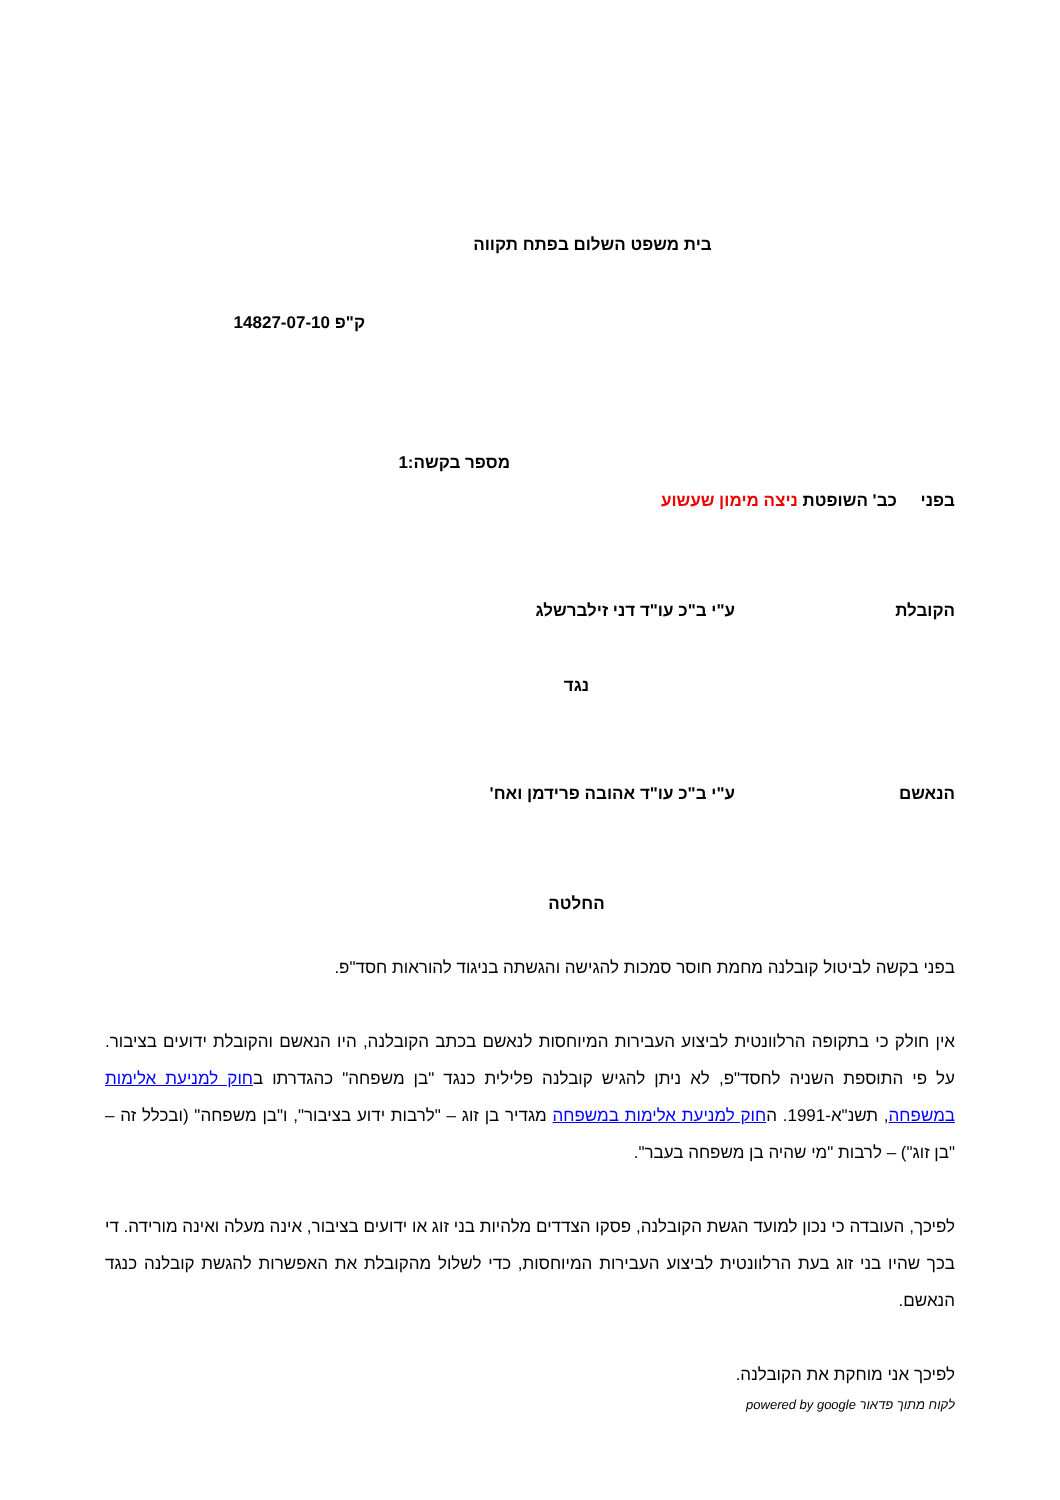בית משפט השלום בפתח תקווה
ק"פ 14827-07-10
מספר בקשה:1
בפני כב' השופטת ניצה מימון שעשוע
הקובלת ע"י ב"כ עו"ד דני זילברשלג
נגד
הנאשם ע"י ב"כ עו"ד אהובה פרידמן ואח'
החלטה
בפני בקשה לביטול קובלנה מחמת חוסר סמכות להגישה והגשתה בניגוד להוראות חסד"פ.
אין חולק כי בתקופה הרלוונטית לביצוע העבירות המיוחסות לנאשם בכתב הקובלנה, היו הנאשם והקובלת ידועים בציבור. על פי התוספת השניה לחסד"פ, לא ניתן להגיש קובלנה פלילית כנגד "בן משפחה" כהגדרתו בחוק למניעת אלימות במשפחה, תשנ"א-1991. החוק למניעת אלימות במשפחה מגדיר בן זוג – "לרבות ידוע בציבור", ו"בן משפחה" (ובכלל זה – "בן זוג") – לרבות "מי שהיה בן משפחה בעבר".
לפיכך, העובדה כי נכון למועד הגשת הקובלנה, פסקו הצדדים מלהיות בני זוג או ידועים בציבור, אינה מעלה ואינה מורידה. די בכך שהיו בני זוג בעת הרלוונטית לביצוע העבירות המיוחסות, כדי לשלול מהקובלת את האפשרות להגשת קובלנה כנגד הנאשם.
לפיכך אני מוחקת את הקובלנה.
לקוח מתוך פדאור powered by google